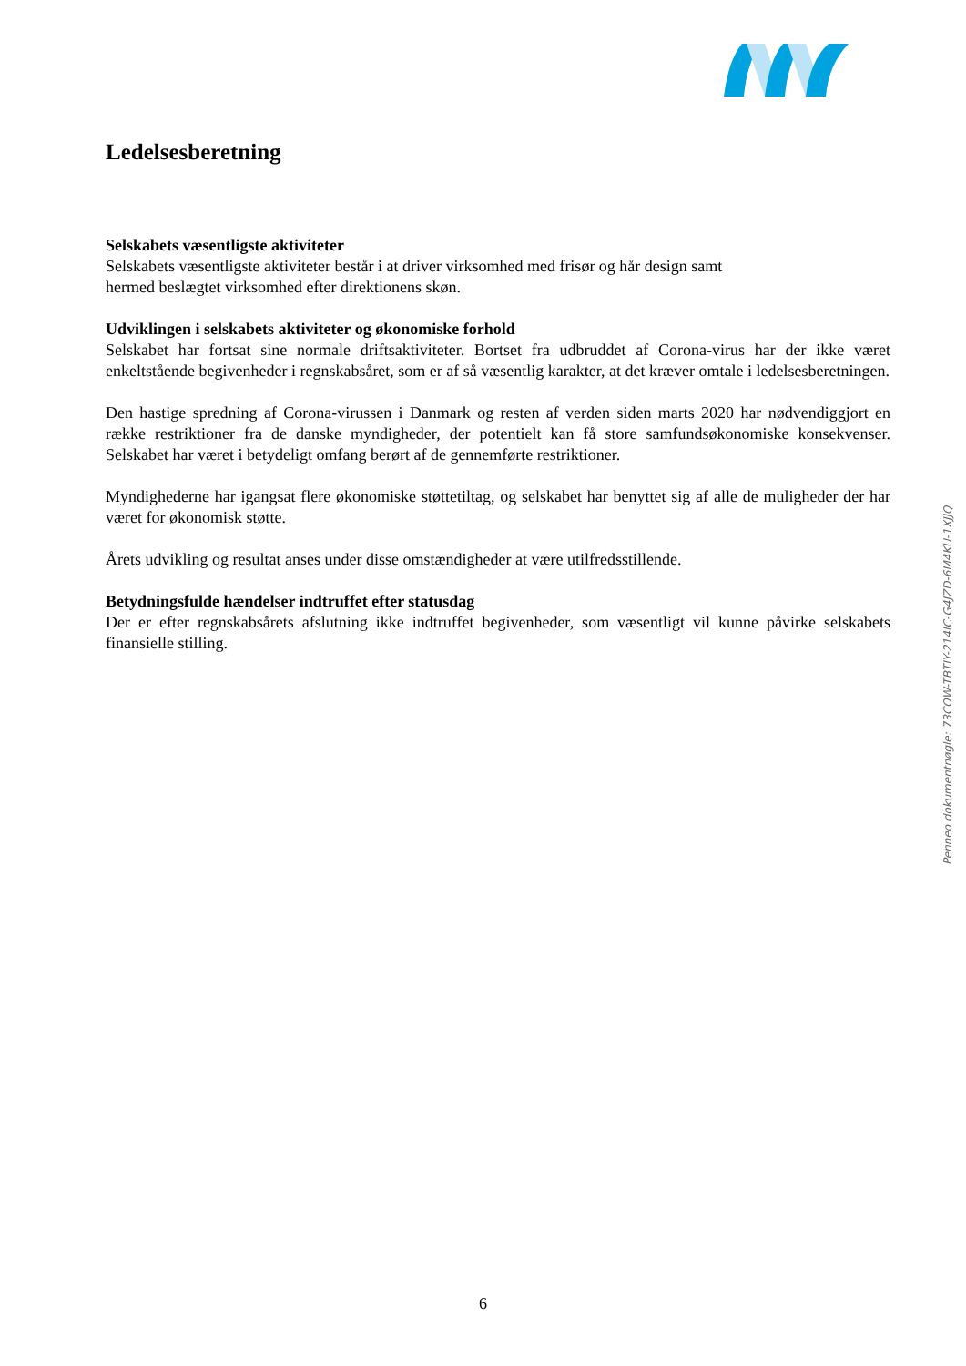Ledelsesberetning
Selskabets væsentligste aktiviteter
Selskabets væsentligste aktiviteter består i at driver virksomhed med frisør og hår design samt
hermed beslægtet virksomhed efter direktionens skøn.
Udviklingen i selskabets aktiviteter og økonomiske forhold
Selskabet har fortsat sine normale driftsaktiviteter. Bortset fra udbruddet af Corona-virus har der ikke været enkeltstående begivenheder i regnskabsåret, som er af så væsentlig karakter, at det kræver omtale i ledelsesberetningen.
Den hastige spredning af Corona-virussen i Danmark og resten af verden siden marts 2020 har nødvendiggjort en række restriktioner fra de danske myndigheder, der potentielt kan få store samfundsøkonomiske konsekvenser. Selskabet har været i betydeligt omfang berørt af de gennemførte restriktioner.
Myndighederne har igangsat flere økonomiske støttetiltag, og selskabet har benyttet sig af alle de muligheder der har været for økonomisk støtte.
Årets udvikling og resultat anses under disse omstændigheder at være utilfredsstillende.
Betydningsfulde hændelser indtruffet efter statusdag
Der er efter regnskabsårets afslutning ikke indtruffet begivenheder, som væsentligt vil kunne påvirke selskabets finansielle stilling.
Penneo dokumentnøgle: 73COW-TBTIY-214IC-G4JZD-6M4KU-1XJJQ
6